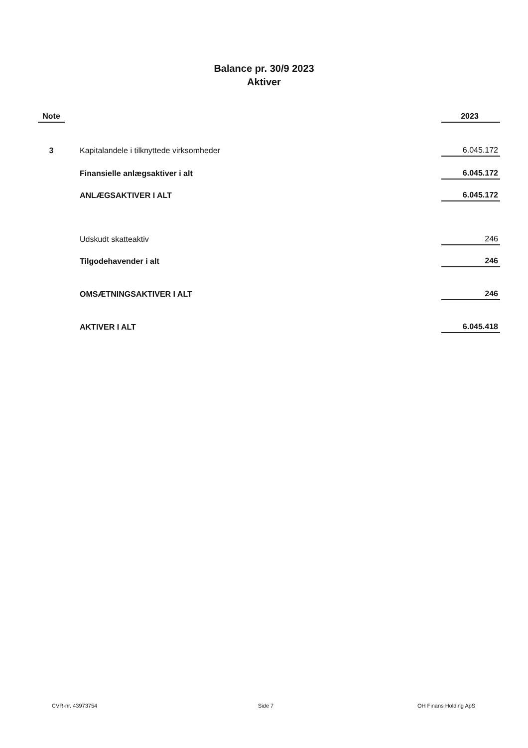Balance pr. 30/9 2023
Aktiver
| Note | | | 2023 |
| --- | --- | --- | --- |
| 3 | | Kapitalandele i tilknyttede virksomheder | 6.045.172 |
| | | Finansielle anlægsaktiver i alt | 6.045.172 |
| | | ANLÆGSAKTIVER I ALT | 6.045.172 |
| | | Udskudt skatteaktiv | 246 |
| | | Tilgodehavender i alt | 246 |
| | | OMSÆTNINGSAKTIVER I ALT | 246 |
| | | AKTIVER I ALT | 6.045.418 |
CVR-nr. 43973754 Side 7 OH Finans Holding ApS